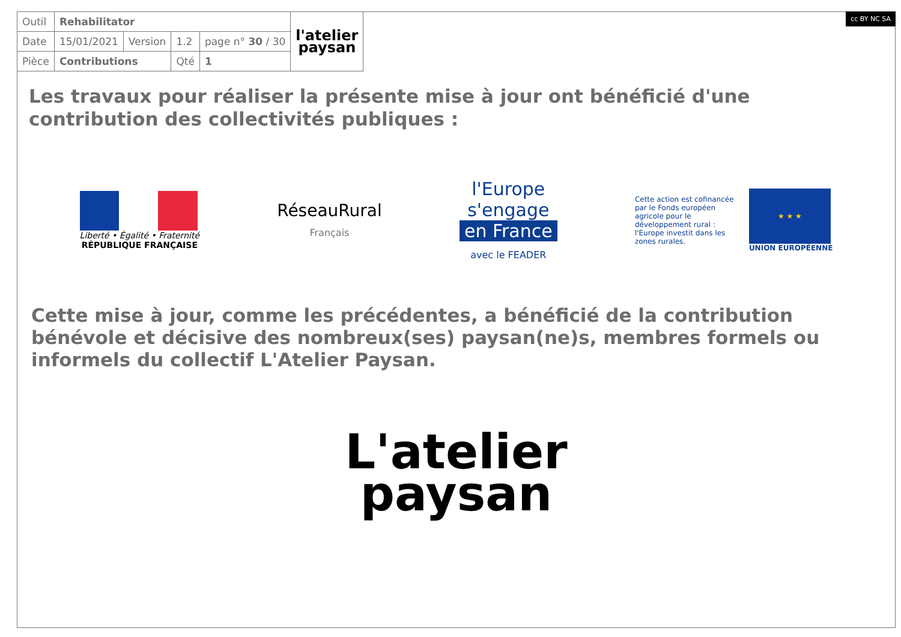cc BY NC SA
| Outil | Rehabilitator | | | | l'atelier paysan |
| Date | 15/01/2021 | Version | 1.2 | page n° 30 / 30 | |
| Pièce | Contributions | | Qté | 1 | |
Les travaux pour réaliser la présente mise à jour ont bénéficié d'une contribution des collectivités publiques :
Liberté • Égalité • Fraternité
RÉPUBLIQUE FRANÇAISE
RéseauRural
Français
l'Europe
s'engage
en France
avec le FEADER
Cette action est cofinancée par le Fonds européen agricole pour le développement rural : l'Europe investit dans les zones rurales.
★ ★ ★
UNION EUROPÉENNE
Cette mise à jour, comme les précédentes, a bénéficié de la contribution bénévole et décisive des nombreux(ses) paysan(ne)s, membres formels ou informels du collectif L'Atelier Paysan.
L'atelier
paysan